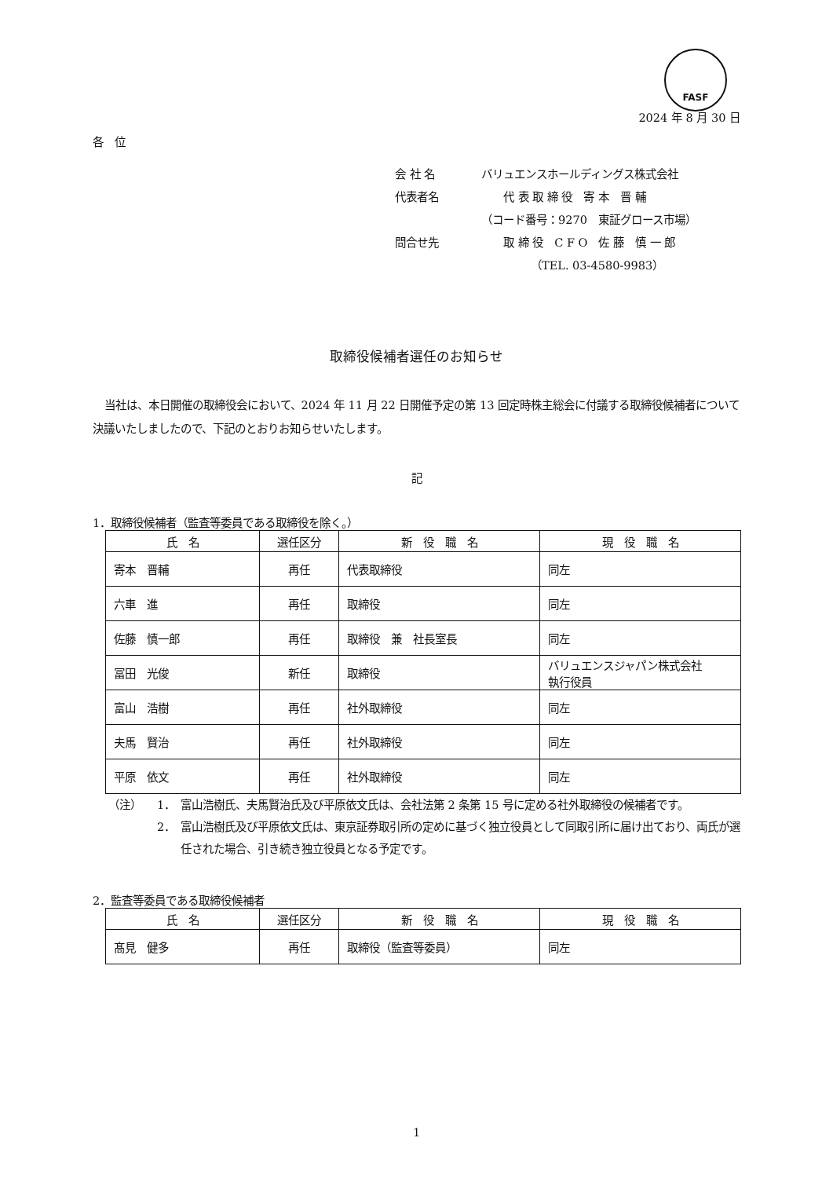FASF
2024 年 8 月 30 日
各　位
会 社 名 バリュエンスホールディングス株式会社
代表者名　　代 表 取 締 役　寄 本　晋 輔
（コード番号：9270　東証グロース市場）
問合せ先　　取 締 役　C F O　佐 藤　慎 一 郎
　　　　　（TEL. 03-4580-9983）
取締役候補者選任のお知らせ
当社は、本日開催の取締役会において、2024 年 11 月 22 日開催予定の第 13 回定時株主総会に付議する取締役候補者について決議いたしましたので、下記のとおりお知らせいたします。
記
1．取締役候補者（監査等委員である取締役を除く。）
| 氏 名 | 選任区分 | 新 役 職 名 | 現 役 職 名 |
| --- | --- | --- | --- |
| 寄本 晋輔 | 再任 | 代表取締役 | 同左 |
| 六車 進 | 再任 | 取締役 | 同左 |
| 佐藤 慎一郎 | 再任 | 取締役 兼 社長室長 | 同左 |
| 冨田 光俊 | 新任 | 取締役 | バリュエンスジャパン株式会社 執行役員 |
| 富山 浩樹 | 再任 | 社外取締役 | 同左 |
| 夫馬 賢治 | 再任 | 社外取締役 | 同左 |
| 平原 依文 | 再任 | 社外取締役 | 同左 |
（注） 1． 富山浩樹氏、夫馬賢治氏及び平原依文氏は、会社法第 2 条第 15 号に定める社外取締役の候補者です。
2． 富山浩樹氏及び平原依文氏は、東京証券取引所の定めに基づく独立役員として同取引所に届け出ており、両氏が選任された場合、引き続き独立役員となる予定です。
2．監査等委員である取締役候補者
| 氏 名 | 選任区分 | 新 役 職 名 | 現 役 職 名 |
| --- | --- | --- | --- |
| 髙見 健多 | 再任 | 取締役（監査等委員） | 同左 |
1